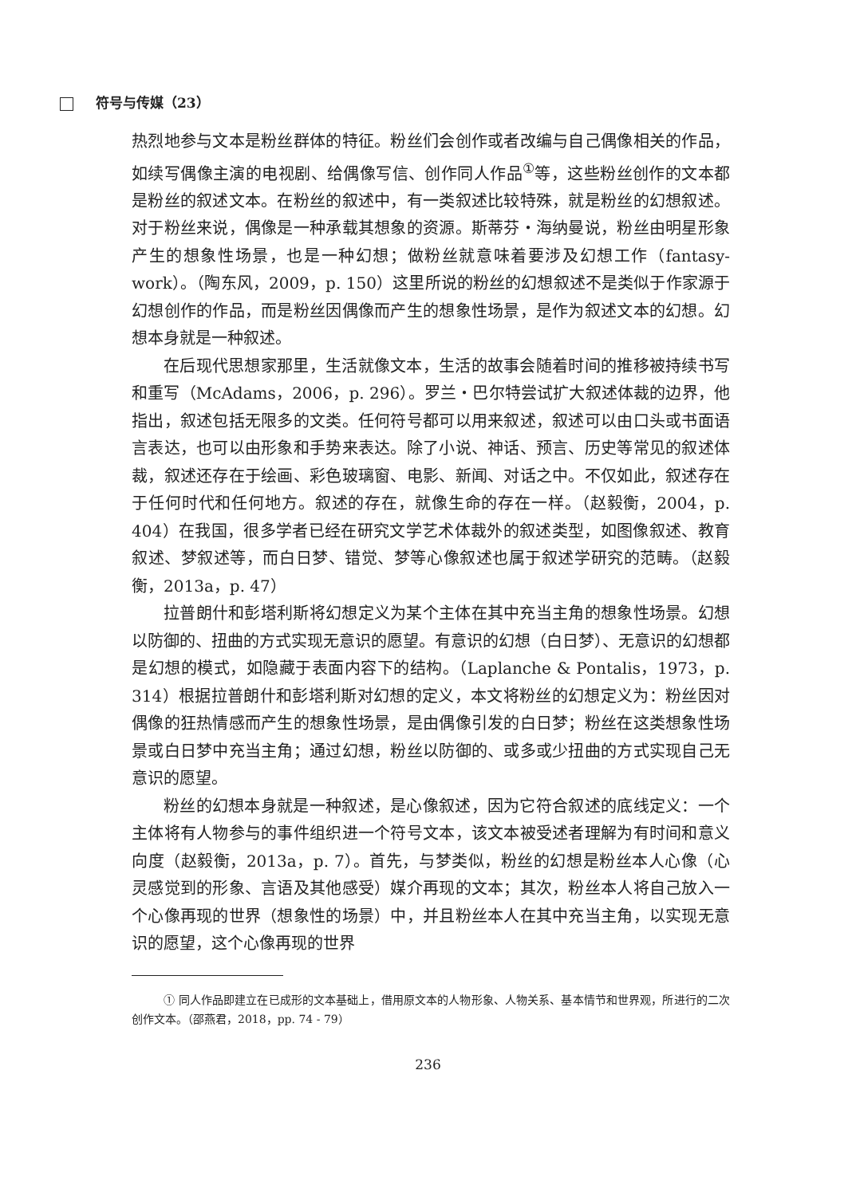符号与传媒（23）
热烈地参与文本是粉丝群体的特征。粉丝们会创作或者改编与自己偶像相关的作品，如续写偶像主演的电视剧、给偶像写信、创作同人作品<sup>①</sup>等，这些粉丝创作的文本都是粉丝的叙述文本。在粉丝的叙述中，有一类叙述比较特殊，就是粉丝的幻想叙述。对于粉丝来说，偶像是一种承载其想象的资源。斯蒂芬・海纳曼说，粉丝由明星形象产生的想象性场景，也是一种幻想；做粉丝就意味着要涉及幻想工作（fantasy-work）。（陶东风，2009，p. 150）这里所说的粉丝的幻想叙述不是类似于作家源于幻想创作的作品，而是粉丝因偶像而产生的想象性场景，是作为叙述文本的幻想。幻想本身就是一种叙述。
在后现代思想家那里，生活就像文本，生活的故事会随着时间的推移被持续书写和重写（McAdams，2006，p. 296）。罗兰・巴尔特尝试扩大叙述体裁的边界，他指出，叙述包括无限多的文类。任何符号都可以用来叙述，叙述可以由口头或书面语言表达，也可以由形象和手势来表达。除了小说、神话、预言、历史等常见的叙述体裁，叙述还存在于绘画、彩色玻璃窗、电影、新闻、对话之中。不仅如此，叙述存在于任何时代和任何地方。叙述的存在，就像生命的存在一样。（赵毅衡，2004，p. 404）在我国，很多学者已经在研究文学艺术体裁外的叙述类型，如图像叙述、教育叙述、梦叙述等，而白日梦、错觉、梦等心像叙述也属于叙述学研究的范畴。（赵毅衡，2013a，p. 47）
拉普朗什和彭塔利斯将幻想定义为某个主体在其中充当主角的想象性场景。幻想以防御的、扭曲的方式实现无意识的愿望。有意识的幻想（白日梦）、无意识的幻想都是幻想的模式，如隐藏于表面内容下的结构。（Laplanche & Pontalis，1973，p. 314）根据拉普朗什和彭塔利斯对幻想的定义，本文将粉丝的幻想定义为：粉丝因对偶像的狂热情感而产生的想象性场景，是由偶像引发的白日梦；粉丝在这类想象性场景或白日梦中充当主角；通过幻想，粉丝以防御的、或多或少扭曲的方式实现自己无意识的愿望。
粉丝的幻想本身就是一种叙述，是心像叙述，因为它符合叙述的底线定义：一个主体将有人物参与的事件组织进一个符号文本，该文本被受述者理解为有时间和意义向度（赵毅衡，2013a，p. 7）。首先，与梦类似，粉丝的幻想是粉丝本人心像（心灵感觉到的形象、言语及其他感受）媒介再现的文本；其次，粉丝本人将自己放入一个心像再现的世界（想象性的场景）中，并且粉丝本人在其中充当主角，以实现无意识的愿望，这个心像再现的世界
① 同人作品即建立在已成形的文本基础上，借用原文本的人物形象、人物关系、基本情节和世界观，所进行的二次创作文本。（邵燕君，2018，pp. 74 - 79）
236